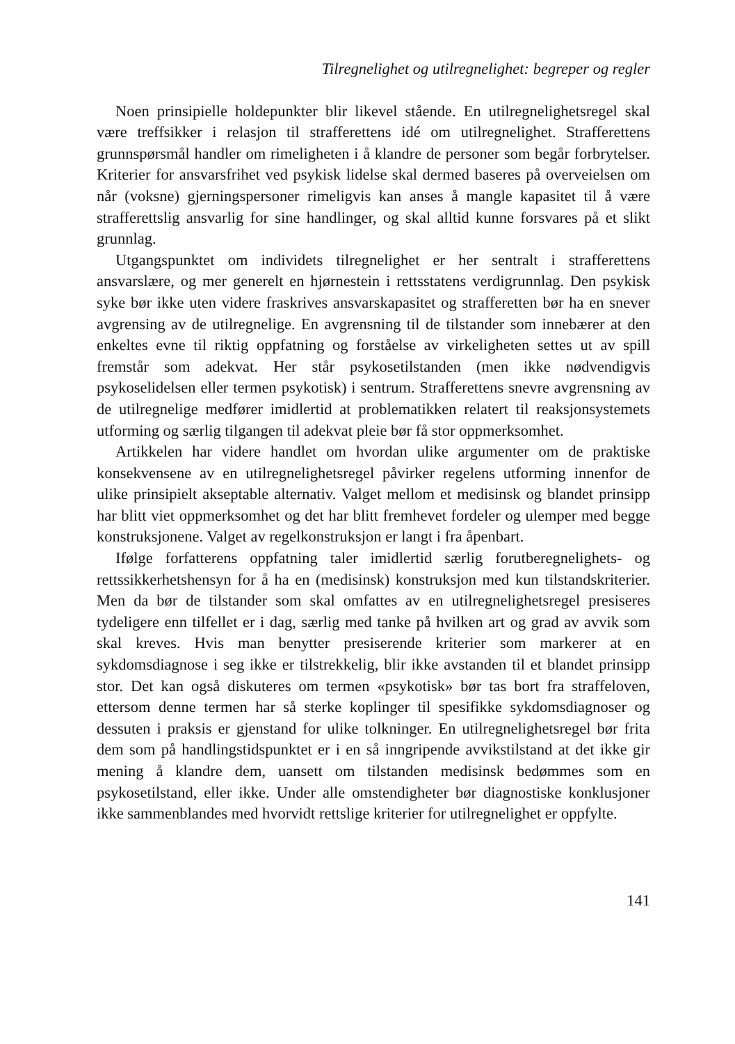Tilregnelighet og utilregnelighet: begreper og regler
Noen prinsipielle holdepunkter blir likevel stående. En utilregnelighetsregel skal være treffsikker i relasjon til strafferettens idé om utilregnelighet. Strafferettens grunnspørsmål handler om rimeligheten i å klandre de personer som begår forbrytelser. Kriterier for ansvarsfrihet ved psykisk lidelse skal dermed baseres på overveielsen om når (voksne) gjerningspersoner rimeligvis kan anses å mangle kapasitet til å være strafferettslig ansvarlig for sine handlinger, og skal alltid kunne forsvares på et slikt grunnlag.
Utgangspunktet om individets tilregnelighet er her sentralt i strafferettens ansvarslære, og mer generelt en hjørnestein i rettsstatens verdigrunnlag. Den psykisk syke bør ikke uten videre fraskrives ansvarskapasitet og strafferetten bør ha en snever avgrensing av de utilregnelige. En avgrensning til de tilstander som innebærer at den enkeltes evne til riktig oppfatning og forståelse av virkeligheten settes ut av spill fremstår som adekvat. Her står psykosetilstanden (men ikke nødvendigvis psykoselidelsen eller termen psykotisk) i sentrum. Strafferettens snevre avgrensning av de utilregnelige medfører imidlertid at problematikken relatert til reaksjonsystemets utforming og særlig tilgangen til adekvat pleie bør få stor oppmerksomhet.
Artikkelen har videre handlet om hvordan ulike argumenter om de praktiske konsekvensene av en utilregnelighetsregel påvirker regelens utforming innenfor de ulike prinsipielt akseptable alternativ. Valget mellom et medisinsk og blandet prinsipp har blitt viet oppmerksomhet og det har blitt fremhevet fordeler og ulemper med begge konstruksjonene. Valget av regelkonstruksjon er langt i fra åpenbart.
Ifølge forfatterens oppfatning taler imidlertid særlig forutberegnelighets- og rettssikkerhetshensyn for å ha en (medisinsk) konstruksjon med kun tilstandskriterier. Men da bør de tilstander som skal omfattes av en utilregnelighetsregel presiseres tydeligere enn tilfellet er i dag, særlig med tanke på hvilken art og grad av avvik som skal kreves. Hvis man benytter presiserende kriterier som markerer at en sykdomsdiagnose i seg ikke er tilstrekkelig, blir ikke avstanden til et blandet prinsipp stor. Det kan også diskuteres om termen «psykotisk» bør tas bort fra straffeloven, ettersom denne termen har så sterke koplinger til spesifikke sykdomsdiagnoser og dessuten i praksis er gjenstand for ulike tolkninger. En utilregnelighetsregel bør frita dem som på handlingstidspunktet er i en så inngripende avvikstilstand at det ikke gir mening å klandre dem, uansett om tilstanden medisinsk bedømmes som en psykosetilstand, eller ikke. Under alle omstendigheter bør diagnostiske konklusjoner ikke sammenblandes med hvorvidt rettslige kriterier for utilregnelighet er oppfylte.
141